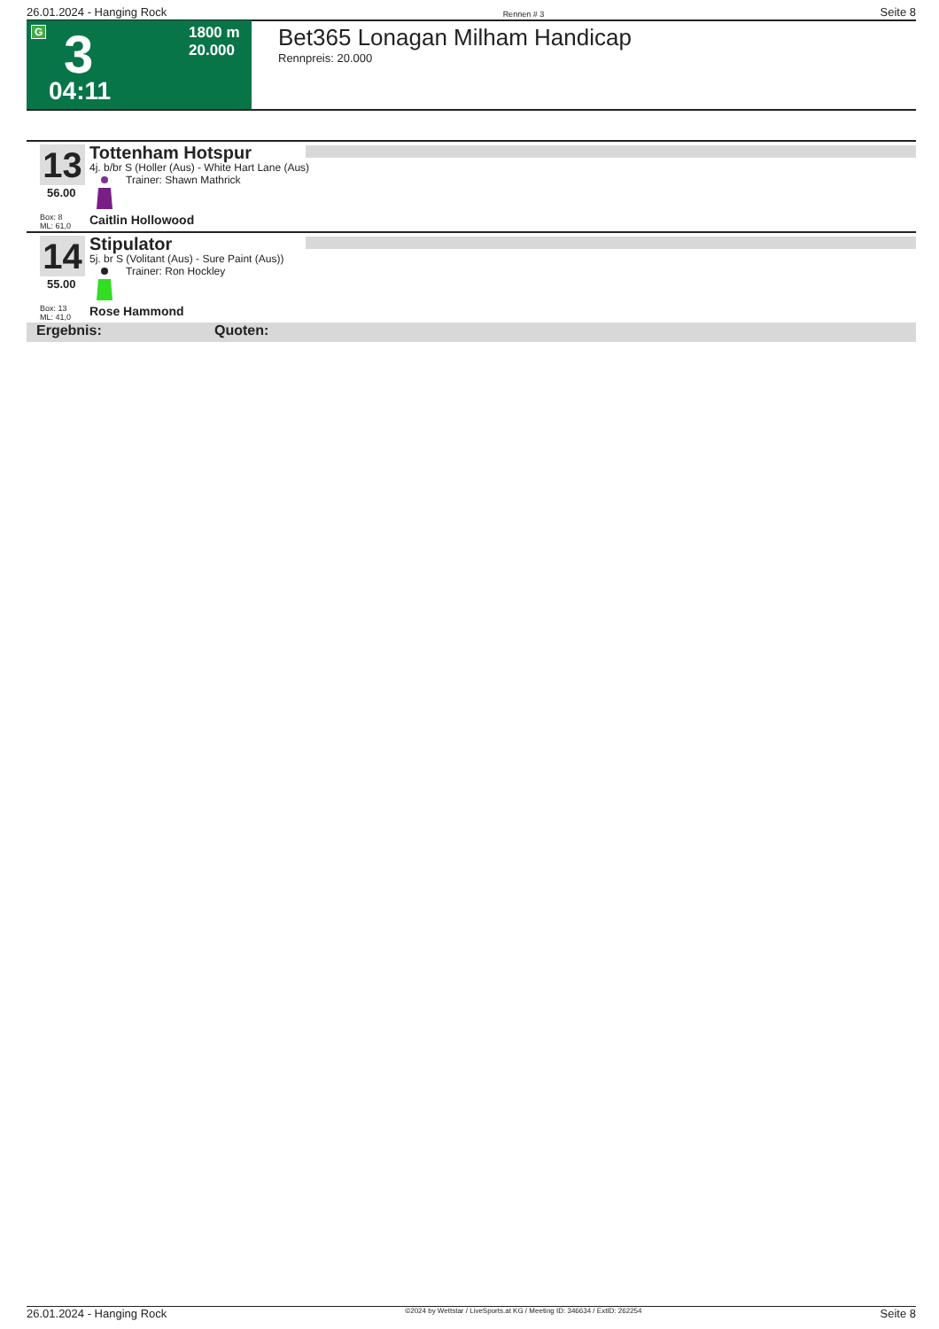26.01.2024 - Hanging Rock Rennen # 3 Seite 8
G 3
04:11
1800 m
20.000
Bet365 Lonagan Milham Handicap
Rennpreis: 20.000
13
56.00
Box: 8
ML: 61,0
Tottenham Hotspur
4j. b/br S (Holler (Aus) - White Hart Lane (Aus)
Trainer: Shawn Mathrick
Caitlin Hollowood
14
55.00
Box: 13
ML: 41,0
Stipulator
5j. br S (Volitant (Aus) - Sure Paint (Aus))
Trainer: Ron Hockley
Rose Hammond
Ergebnis: Quoten:
26.01.2024 - Hanging Rock ©2024 by Wettstar / LiveSports.at KG / Meeting ID: 346634 / ExtID: 262254 Seite 8